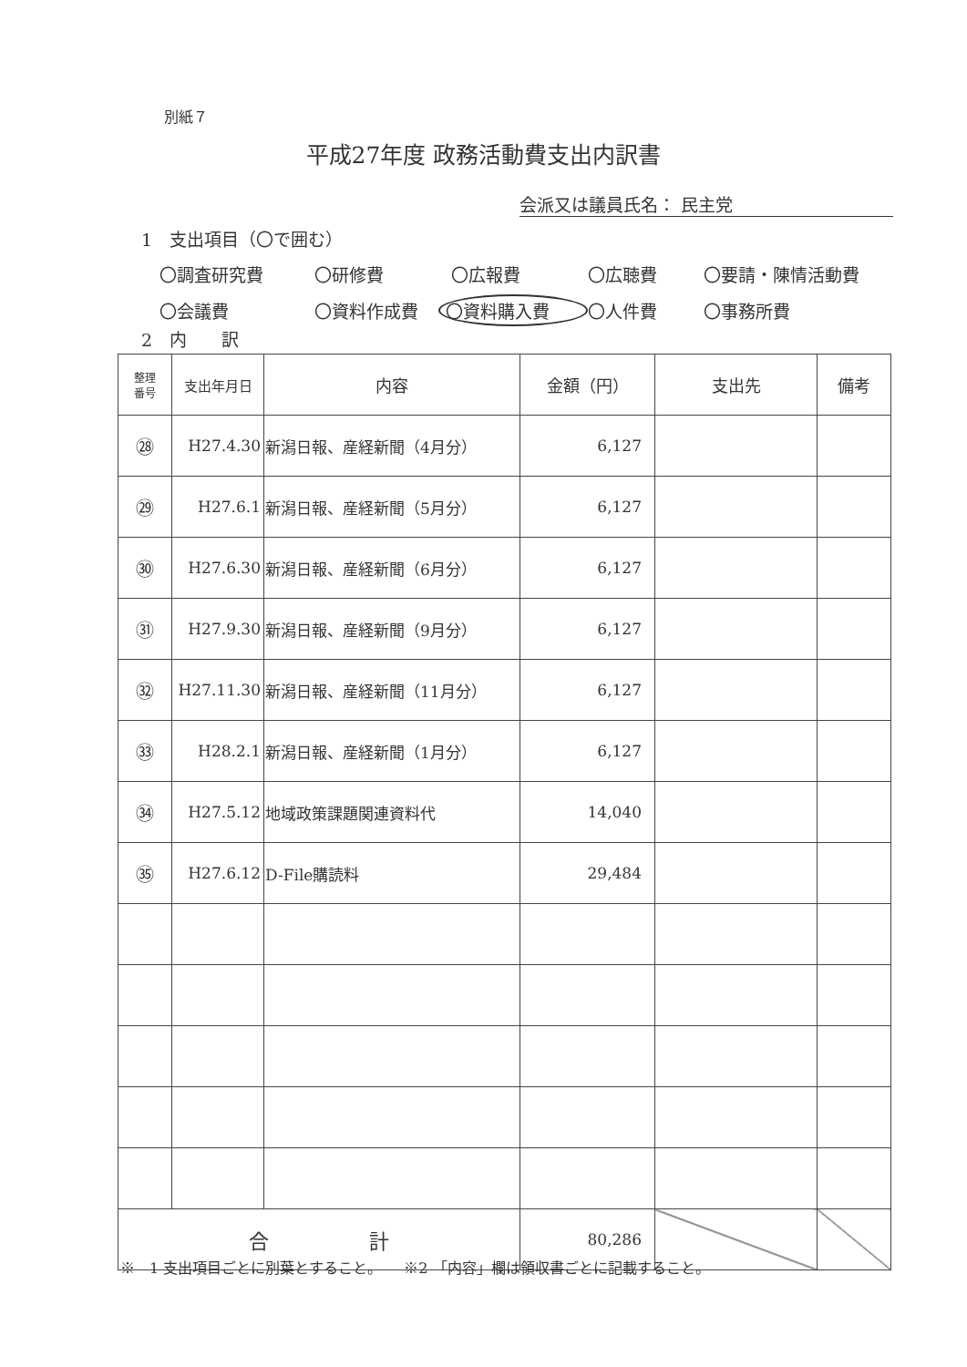別紙７
平成27年度 政務活動費支出内訳書
会派又は議員氏名： 民主党
1　支出項目（〇で囲む）
〇調査研究費 〇研修費 〇広報費 〇広聴費 〇要請・陳情活動費
〇会議費 〇資料作成費 〇資料購入費 〇人件費 〇事務所費
2　内　　訳
| 整理 番号 | 支出年月日 | 内容 | 金額（円） | 支出先 | 備考 |
| --- | --- | --- | --- | --- | --- |
| ㉘ | H27.4.30 | 新潟日報、産経新聞（4月分） | 6,127 | | |
| ㉙ | H27.6.1 | 新潟日報、産経新聞（5月分） | 6,127 | | |
| ㉚ | H27.6.30 | 新潟日報、産経新聞（6月分） | 6,127 | | |
| ㉛ | H27.9.30 | 新潟日報、産経新聞（9月分） | 6,127 | | |
| ㉜ | H27.11.30 | 新潟日報、産経新聞（11月分） | 6,127 | | |
| ㉝ | H28.2.1 | 新潟日報、産経新聞（1月分） | 6,127 | | |
| ㉞ | H27.5.12 | 地域政策課題関連資料代 | 14,040 | | |
| ㉟ | H27.6.12 | D-File購読料 | 29,484 | | |
| 合 計 | | | 80,286 | | |
※　1 支出項目ごとに別葉とすること。　　※2 「内容」欄は領収書ごとに記載すること。